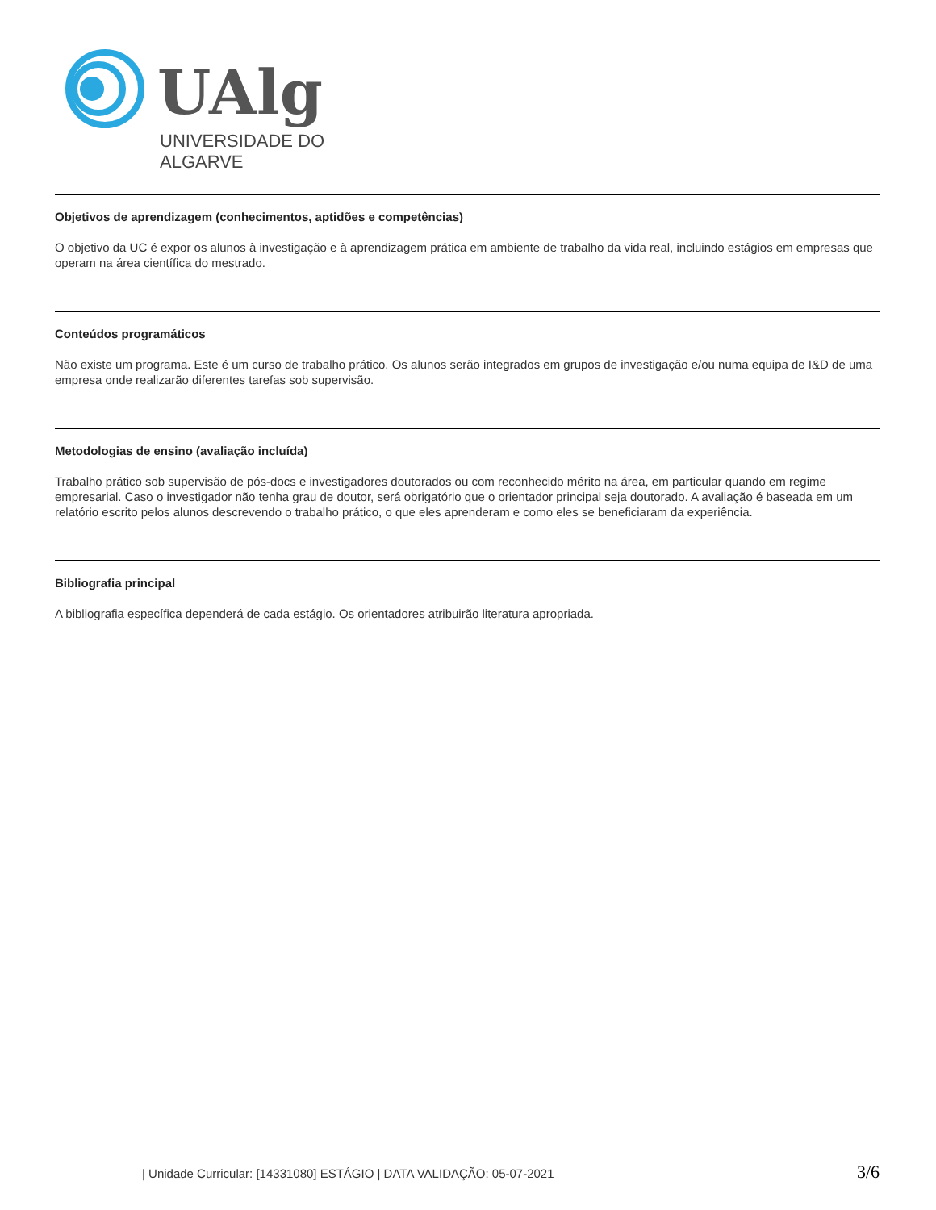UAlg
UNIVERSIDADE DO ALGARVE
Objetivos de aprendizagem (conhecimentos, aptidões e competências)
O objetivo da UC é expor os alunos à investigação e à aprendizagem prática em ambiente de trabalho da vida real, incluindo estágios em empresas que operam na área científica do mestrado.
Conteúdos programáticos
Não existe um programa. Este é um curso de trabalho prático. Os alunos serão integrados em grupos de investigação e/ou numa equipa de I&D de uma empresa onde realizarão diferentes tarefas sob supervisão.
Metodologias de ensino (avaliação incluída)
Trabalho prático sob supervisão de pós-docs e investigadores doutorados ou com reconhecido mérito na área, em particular quando em regime empresarial. Caso o investigador não tenha grau de doutor, será obrigatório que o orientador principal seja doutorado. A avaliação é baseada em um relatório escrito pelos alunos descrevendo o trabalho prático, o que eles aprenderam e como eles se beneficiaram da experiência.
Bibliografia principal
A bibliografia específica dependerá de cada estágio. Os orientadores atribuirão literatura apropriada.
| Unidade Curricular: [14331080] ESTÁGIO | DATA VALIDAÇÃO: 05-07-2021 3/6